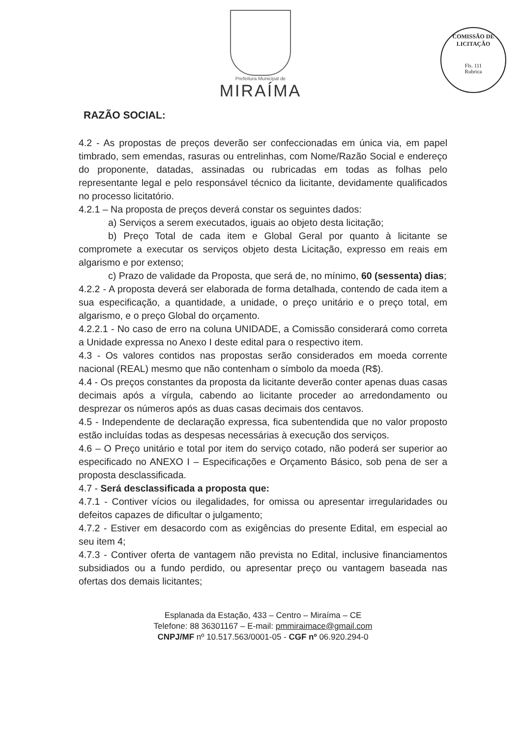Prefeitura Municipal de
MIRAÍMA
COMISSÃO DE LICITAÇÃO
Fls. 111
Rubrica
RAZÃO SOCIAL:
4.2 - As propostas de preços deverão ser confeccionadas em única via, em papel timbrado, sem emendas, rasuras ou entrelinhas, com Nome/Razão Social e endereço do proponente, datadas, assinadas ou rubricadas em todas as folhas pelo representante legal e pelo responsável técnico da licitante, devidamente qualificados no processo licitatório.
4.2.1 – Na proposta de preços deverá constar os seguintes dados:
a) Serviços a serem executados, iguais ao objeto desta licitação;
b) Preço Total de cada item e Global Geral por quanto à licitante se compromete a executar os serviços objeto desta Licitação, expresso em reais em algarismo e por extenso;
c) Prazo de validade da Proposta, que será de, no mínimo, 60 (sessenta) dias;
4.2.2 - A proposta deverá ser elaborada de forma detalhada, contendo de cada item a sua especificação, a quantidade, a unidade, o preço unitário e o preço total, em algarismo, e o preço Global do orçamento.
4.2.2.1 - No caso de erro na coluna UNIDADE, a Comissão considerará como correta a Unidade expressa no Anexo I deste edital para o respectivo item.
4.3 - Os valores contidos nas propostas serão considerados em moeda corrente nacional (REAL) mesmo que não contenham o símbolo da moeda (R$).
4.4 - Os preços constantes da proposta da licitante deverão conter apenas duas casas decimais após a vírgula, cabendo ao licitante proceder ao arredondamento ou desprezar os números após as duas casas decimais dos centavos.
4.5 - Independente de declaração expressa, fica subentendida que no valor proposto estão incluídas todas as despesas necessárias à execução dos serviços.
4.6 – O Preço unitário e total por item do serviço cotado, não poderá ser superior ao especificado no ANEXO I – Especificações e Orçamento Básico, sob pena de ser a proposta desclassificada.
4.7 - Será desclassificada a proposta que:
4.7.1 - Contiver vícios ou ilegalidades, for omissa ou apresentar irregularidades ou defeitos capazes de dificultar o julgamento;
4.7.2 - Estiver em desacordo com as exigências do presente Edital, em especial ao seu item 4;
4.7.3 - Contiver oferta de vantagem não prevista no Edital, inclusive financiamentos subsidiados ou a fundo perdido, ou apresentar preço ou vantagem baseada nas ofertas dos demais licitantes;
Esplanada da Estação, 433 – Centro – Miraíma – CE
Telefone: 88 36301167 – E-mail: pmmiraimace@gmail.com
CNPJ/MF nº 10.517.563/0001-05 - CGF nº 06.920.294-0